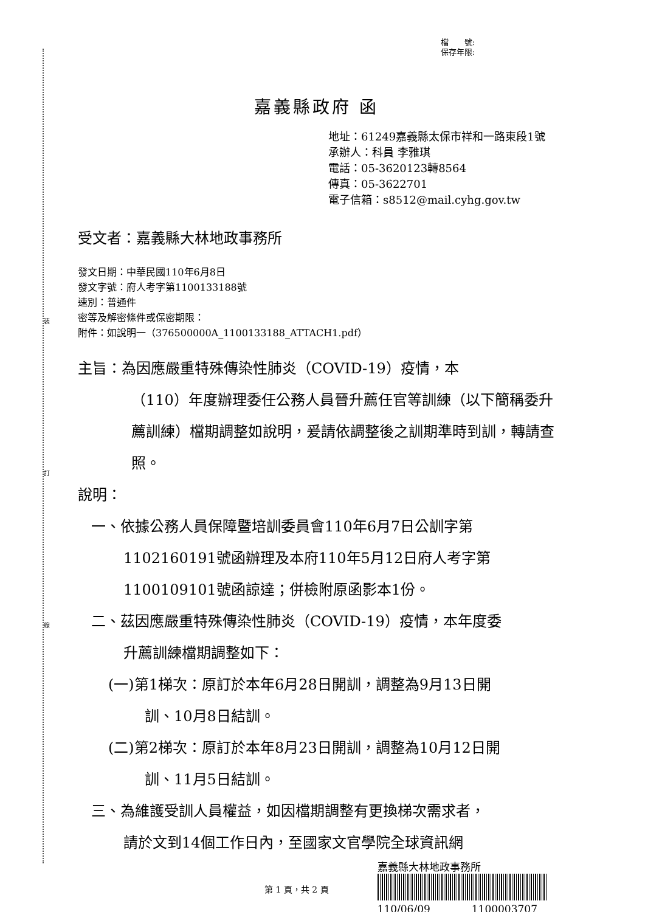裝
訂
線
檔　　號:
保存年限:
嘉義縣政府 函
地址：61249嘉義縣太保市祥和一路東段1號
承辦人：科員 李雅琪
電話：05-3620123轉8564
傳真：05-3622701
電子信箱：s8512@mail.cyhg.gov.tw
受文者：嘉義縣大林地政事務所
發文日期：中華民國110年6月8日
發文字號：府人考字第1100133188號
速別：普通件
密等及解密條件或保密期限：
附件：如說明一（376500000A_1100133188_ATTACH1.pdf）
主旨：為因應嚴重特殊傳染性肺炎（COVID-19）疫情，本
（110）年度辦理委任公務人員晉升薦任官等訓練（以下簡稱委升薦訓練）檔期調整如說明，爰請依調整後之訓期準時到訓，轉請查照。
說明：
一、依據公務人員保障暨培訓委員會110年6月7日公訓字第
1102160191號函辦理及本府110年5月12日府人考字第1100109101號函諒達；併檢附原函影本1份。
二、茲因應嚴重特殊傳染性肺炎（COVID-19）疫情，本年度委
升薦訓練檔期調整如下：
(一)第1梯次：原訂於本年6月28日開訓，調整為9月13日開
訓、10月8日結訓。
(二)第2梯次：原訂於本年8月23日開訓，調整為10月12日開
訓、11月5日結訓。
三、為維護受訓人員權益，如因檔期調整有更換梯次需求者，
請於文到14個工作日內，至國家文官學院全球資訊網
第 1 頁，共 2 頁
嘉義縣大林地政事務所
110/06/09　　　　1100003707